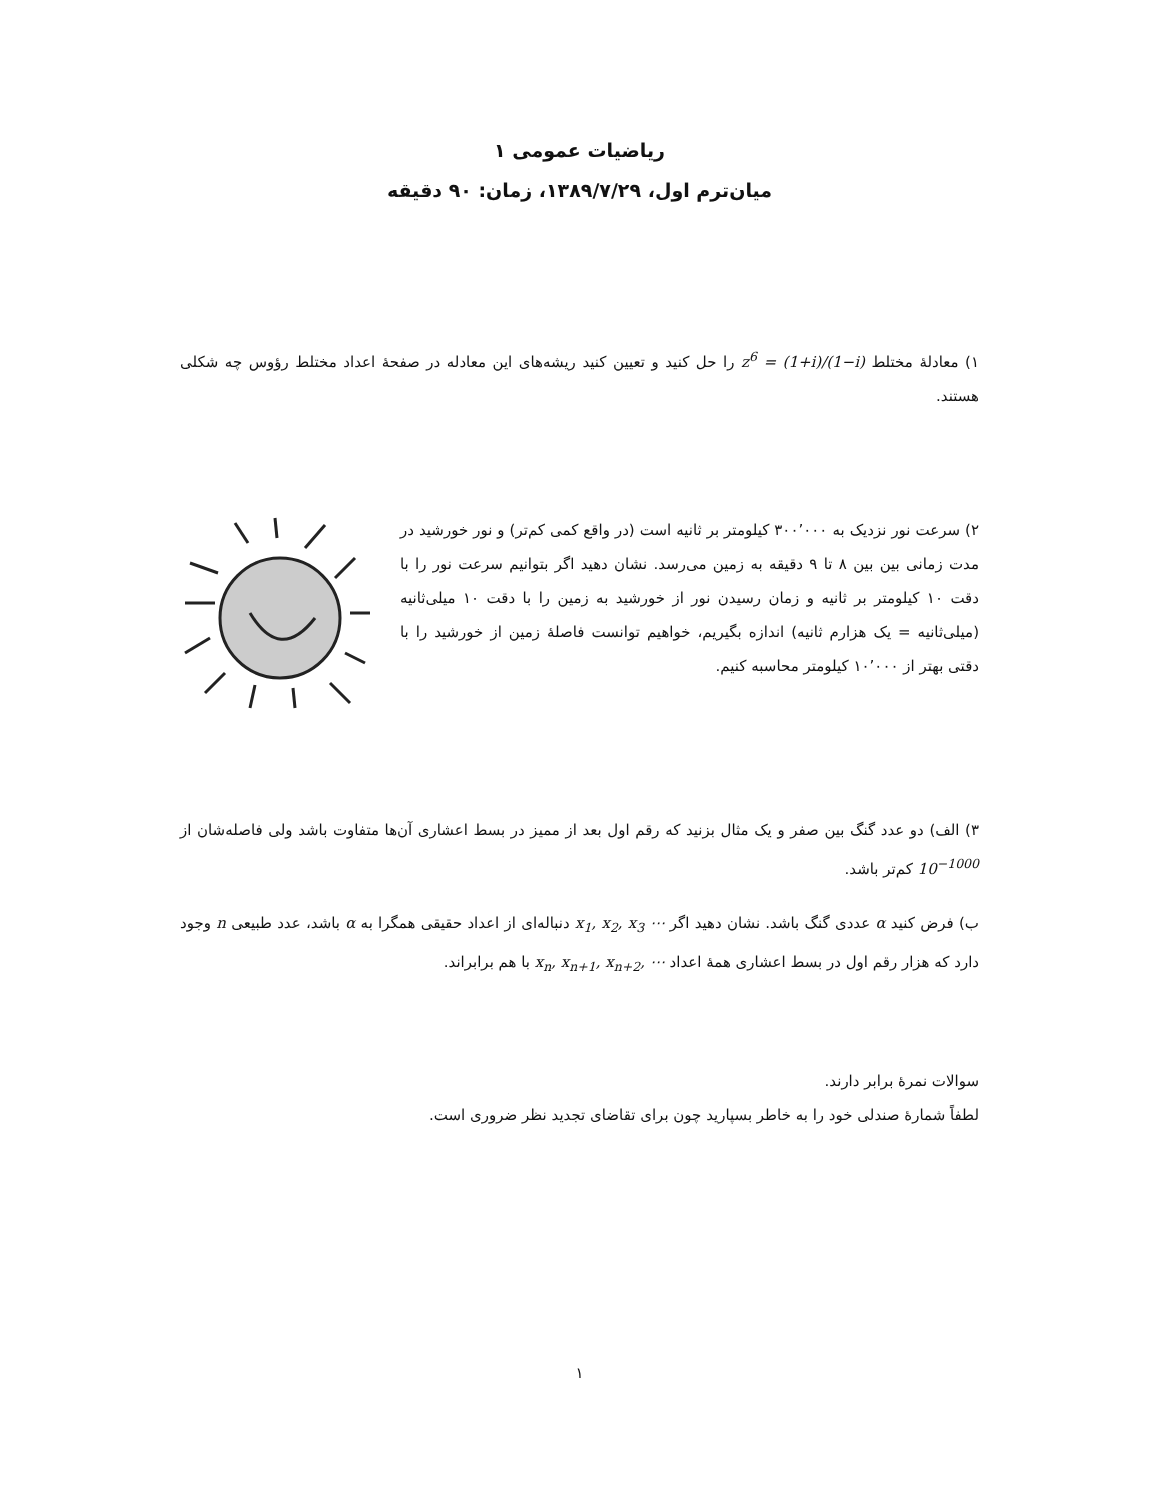ریاضیات عمومی ۱
میان‌ترم اول، ۱۳۸۹/۷/۲۹، زمان: ۹۰ دقیقه
۱) معادلهٔ مختلط z<sup>6</sup> = (1+i)/(1−i) را حل کنید و تعیین کنید ریشه‌های این معادله در صفحهٔ اعداد مختلط رؤوس چه شکلی هستند.
۲) سرعت نور نزدیک به ۳۰۰٬۰۰۰ کیلومتر بر ثانیه است (در واقع کمی کم‌تر) و نور خورشید در مدت زمانی بین بین ۸ تا ۹ دقیقه به زمین می‌رسد. نشان دهید اگر بتوانیم سرعت نور را با دقت ۱۰ کیلومتر بر ثانیه و زمان رسیدن نور از خورشید به زمین را با دقت ۱۰ میلی‌ثانیه (میلی‌ثانیه = یک هزارم ثانیه) اندازه بگیریم، خواهیم توانست فاصلهٔ زمین از خورشید را با دقتی بهتر از ۱۰٬۰۰۰ کیلومتر محاسبه کنیم.
۳) الف) دو عدد گنگ بین صفر و یک مثال بزنید که رقم اول بعد از ممیز در بسط اعشاری آن‌ها متفاوت باشد ولی فاصله‌شان از 10<sup>−1000</sup> کم‌تر باشد.
ب) فرض کنید α عددی گنگ باشد. نشان دهید اگر x<sub>1</sub>, x<sub>2</sub>, x<sub>3</sub> ⋯ دنباله‌ای از اعداد حقیقی همگرا به α باشد، عدد طبیعی n وجود دارد که هزار رقم اول در بسط اعشاری همهٔ اعداد x<sub>n</sub>, x<sub>n+1</sub>, x<sub>n+2</sub>, ⋯ با هم برابراند.
سوالات نمرهٔ برابر دارند.
لطفاً شمارهٔ صندلی خود را به خاطر بسپارید چون برای تقاضای تجدید نظر ضروری است.
۱